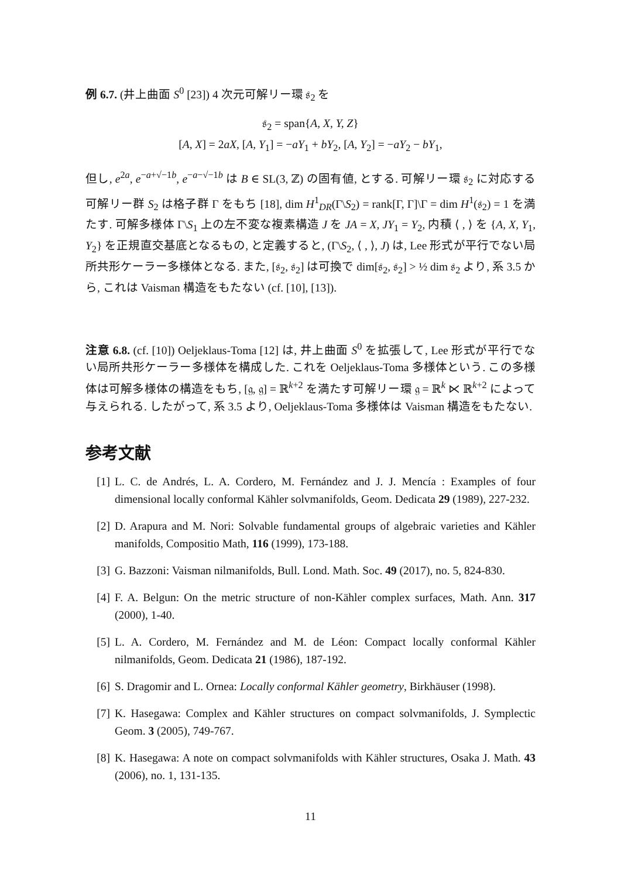例 6.7. (井上曲面 S<sup>0</sup> [23]) 4 次元可解リー環 𝔰<sub>2</sub> を
𝔰<sub>2</sub> = span{A, X, Y, Z}
[A, X] = 2aX, [A, Y<sub>1</sub>] = −aY<sub>1</sub> + bY<sub>2</sub>, [A, Y<sub>2</sub>] = −aY<sub>2</sub> − bY<sub>1</sub>,
但し, e<sup>2a</sup>, e<sup>−a+√−1b</sup>, e<sup>−a−√−1b</sup> は B ∈ SL(3, ℤ) の固有値, とする. 可解リー環 𝔰<sub>2</sub> に対応する可解リー群 S<sub>2</sub> は格子群 Γ をもち [18], dim H<sup>1</sup><sub>DR</sub>(Γ\S<sub>2</sub>) = rank[Γ, Γ]\Γ = dim H<sup>1</sup>(𝔰<sub>2</sub>) = 1 を満たす. 可解多様体 Γ\S<sub>1</sub> 上の左不変な複素構造 J を JA = X, JY<sub>1</sub> = Y<sub>2</sub>, 内積 ⟨ , ⟩ を {A, X, Y<sub>1</sub>, Y<sub>2</sub>} を正規直交基底となるもの, と定義すると, (Γ\S<sub>2</sub>, ⟨ , ⟩, J) は, Lee 形式が平行でない局所共形ケーラー多様体となる. また, [𝔰<sub>2</sub>, 𝔰<sub>2</sub>] は可換で dim[𝔰<sub>2</sub>, 𝔰<sub>2</sub>] > ½ dim 𝔰<sub>2</sub> より, 系 3.5 から, これは Vaisman 構造をもたない (cf. [10], [13]).
注意 6.8. (cf. [10]) Oeljeklaus-Toma [12] は, 井上曲面 S<sup>0</sup> を拡張して, Lee 形式が平行でない局所共形ケーラー多様体を構成した. これを Oeljeklaus-Toma 多様体という. この多様体は可解多様体の構造をもち, [𝔤, 𝔤] = ℝ<sup>k+2</sup> を満たす可解リー環 𝔤 = ℝ<sup>k</sup> ⋉ ℝ<sup>k+2</sup> によって与えられる. したがって, 系 3.5 より, Oeljeklaus-Toma 多様体は Vaisman 構造をもたない.
参考文献
[1] L. C. de Andrés, L. A. Cordero, M. Fernández and J. J. Mencía : Examples of four dimensional locally conformal Kähler solvmanifolds, Geom. Dedicata 29 (1989), 227-232.
[2] D. Arapura and M. Nori: Solvable fundamental groups of algebraic varieties and Kähler manifolds, Compositio Math, 116 (1999), 173-188.
[3] G. Bazzoni: Vaisman nilmanifolds, Bull. Lond. Math. Soc. 49 (2017), no. 5, 824-830.
[4] F. A. Belgun: On the metric structure of non-Kähler complex surfaces, Math. Ann. 317 (2000), 1-40.
[5] L. A. Cordero, M. Fernández and M. de Léon: Compact locally conformal Kähler nilmanifolds, Geom. Dedicata 21 (1986), 187-192.
[6] S. Dragomir and L. Ornea: Locally conformal Kähler geometry, Birkhäuser (1998).
[7] K. Hasegawa: Complex and Kähler structures on compact solvmanifolds, J. Symplectic Geom. 3 (2005), 749-767.
[8] K. Hasegawa: A note on compact solvmanifolds with Kähler structures, Osaka J. Math. 43 (2006), no. 1, 131-135.
11